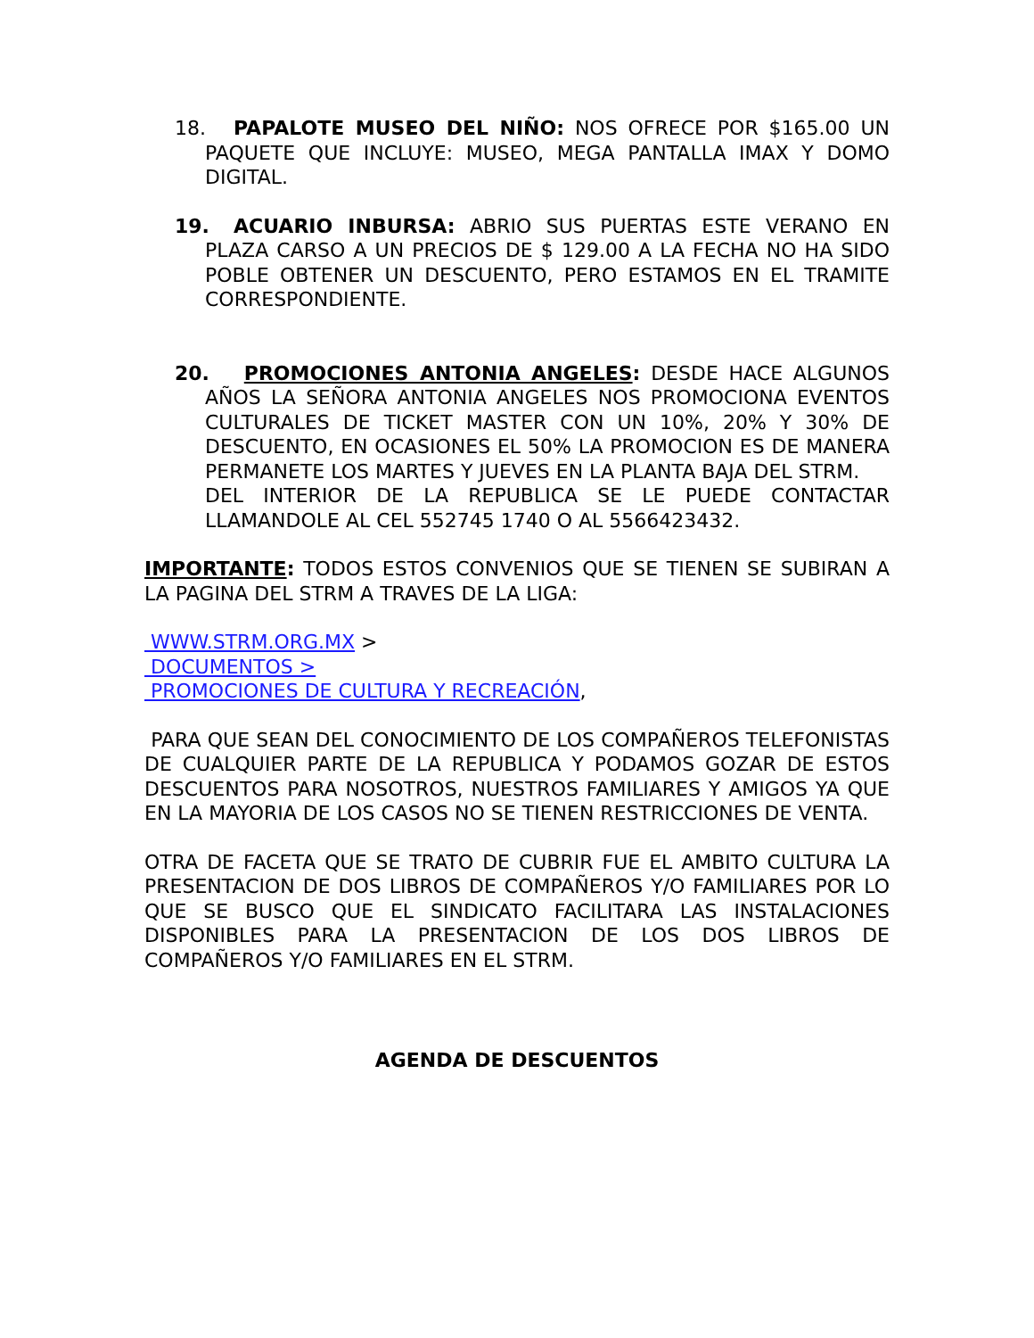18. PAPALOTE MUSEO DEL NIÑO: NOS OFRECE POR $165.00 UN PAQUETE QUE INCLUYE: MUSEO, MEGA PANTALLA IMAX Y DOMO DIGITAL.
19. ACUARIO INBURSA: ABRIO SUS PUERTAS ESTE VERANO EN PLAZA CARSO A UN PRECIOS DE $ 129.00 A LA FECHA NO HA SIDO POBLE OBTENER UN DESCUENTO, PERO ESTAMOS EN EL TRAMITE CORRESPONDIENTE.
20. PROMOCIONES ANTONIA ANGELES: DESDE HACE ALGUNOS AÑOS LA SEÑORA ANTONIA ANGELES NOS PROMOCIONA EVENTOS CULTURALES DE TICKET MASTER CON UN 10%, 20% Y 30% DE DESCUENTO, EN OCASIONES EL 50% LA PROMOCION ES DE MANERA PERMANETE LOS MARTES Y JUEVES EN LA PLANTA BAJA DEL STRM.
DEL INTERIOR DE LA REPUBLICA SE LE PUEDE CONTACTAR LLAMANDOLE AL CEL 552745 1740 O AL 5566423432.
IMPORTANTE: TODOS ESTOS CONVENIOS QUE SE TIENEN SE SUBIRAN A LA PAGINA DEL STRM A TRAVES DE LA LIGA:
WWW.STRM.ORG.MX >
DOCUMENTOS >
PROMOCIONES DE CULTURA Y RECREACIÓN,
PARA QUE SEAN DEL CONOCIMIENTO DE LOS COMPAÑEROS TELEFONISTAS DE CUALQUIER PARTE DE LA REPUBLICA Y PODAMOS GOZAR DE ESTOS DESCUENTOS PARA NOSOTROS, NUESTROS FAMILIARES Y AMIGOS YA QUE EN LA MAYORIA DE LOS CASOS NO SE TIENEN RESTRICCIONES DE VENTA.
OTRA DE FACETA QUE SE TRATO DE CUBRIR FUE EL AMBITO CULTURA LA PRESENTACION DE DOS LIBROS DE COMPAÑEROS Y/O FAMILIARES POR LO QUE SE BUSCO QUE EL SINDICATO FACILITARA LAS INSTALACIONES DISPONIBLES PARA LA PRESENTACION DE LOS DOS LIBROS DE COMPAÑEROS Y/O FAMILIARES EN EL STRM.
AGENDA DE DESCUENTOS